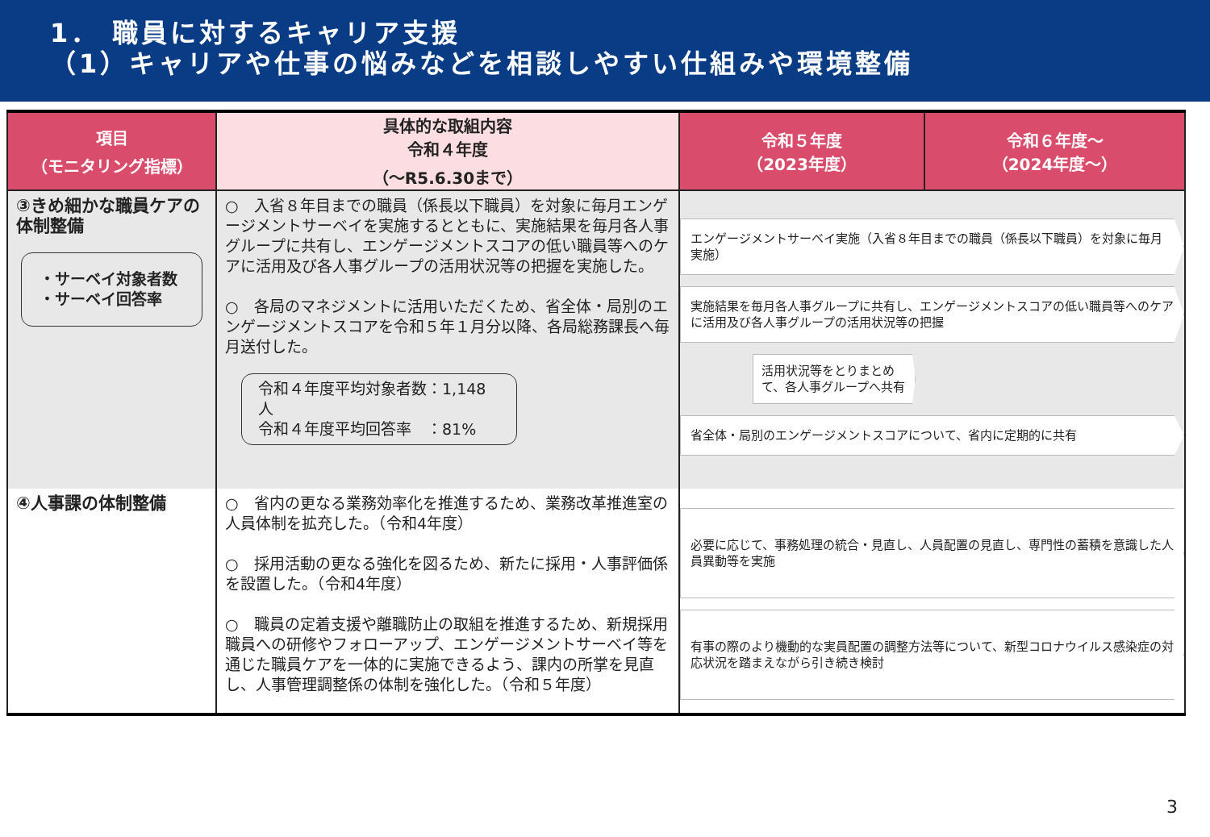1． 職員に対するキャリア支援
（1）キャリアや仕事の悩みなどを相談しやすい仕組みや環境整備
| 項目 （モニタリング指標） | 具体的な取組内容 令和４年度 （〜R5.6.30まで） | 令和５年度 （2023年度） | 令和６年度〜 （2024年度〜） |
| --- | --- | --- | --- |
| ③きめ細かな職員ケアの体制整備 ・サーベイ対象者数 ・サーベイ回答率 | ○ 入省８年目までの職員（係長以下職員）を対象に毎月エンゲージメントサーベイを実施するとともに、実施結果を毎月各人事グループに共有し、エンゲージメントスコアの低い職員等へのケアに活用及び各人事グループの活用状況等の把握を実施した。 ○ 各局のマネジメントに活用いただくため、省全体・局別のエンゲージメントスコアを令和５年１月分以降、各局総務課長へ毎月送付した。 令和４年度平均対象者数：1,148人 令和４年度平均回答率 ：81% | エンゲージメントサーベイ実施（入省８年目までの職員（係長以下職員）を対象に毎月実施） 実施結果を毎月各人事グループに共有し、エンゲージメントスコアの低い職員等へのケアに活用及び各人事グループの活用状況等の把握 活用状況等をとりまとめて、各人事グループへ共有 省全体・局別のエンゲージメントスコアについて、省内に定期的に共有 | |
| ④人事課の体制整備 | ○ 省内の更なる業務効率化を推進するため、業務改革推進室の人員体制を拡充した。（令和4年度） ○ 採用活動の更なる強化を図るため、新たに採用・人事評価係を設置した。（令和4年度） ○ 職員の定着支援や離職防止の取組を推進するため、新規採用職員への研修やフォローアップ、エンゲージメントサーベイ等を通じた職員ケアを一体的に実施できるよう、課内の所掌を見直し、人事管理調整係の体制を強化した。（令和５年度） | 必要に応じて、事務処理の統合・見直し、人員配置の見直し、専門性の蓄積を意識した人員異動等を実施 有事の際のより機動的な実員配置の調整方法等について、新型コロナウイルス感染症の対応状況を踏まえながら引き続き検討 | |
3